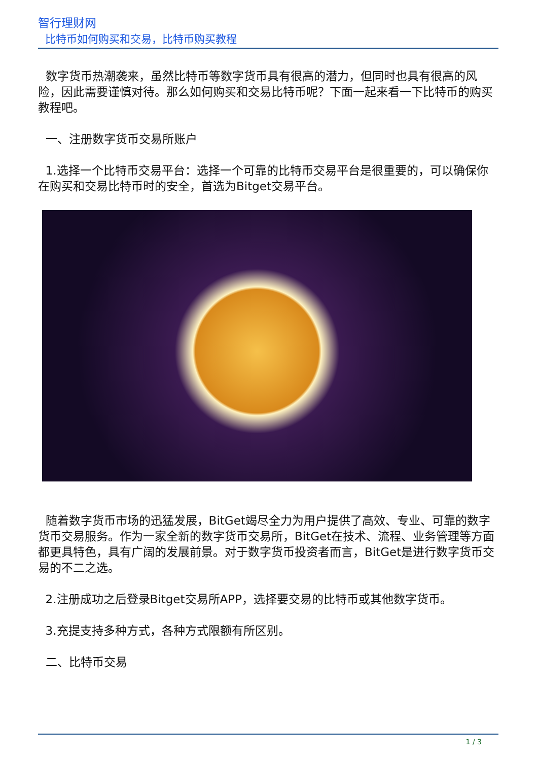智行理财网
比特币如何购买和交易，比特币购买教程
数字货币热潮袭来，虽然比特币等数字货币具有很高的潜力，但同时也具有很高的风险，因此需要谨慎对待。那么如何购买和交易比特币呢？下面一起来看一下比特币的购买教程吧。
一、注册数字货币交易所账户
1.选择一个比特币交易平台：选择一个可靠的比特币交易平台是很重要的，可以确保你在购买和交易比特币时的安全，首选为Bitget交易平台。
随着数字货币市场的迅猛发展，BitGet竭尽全力为用户提供了高效、专业、可靠的数字货币交易服务。作为一家全新的数字货币交易所，BitGet在技术、流程、业务管理等方面都更具特色，具有广阔的发展前景。对于数字货币投资者而言，BitGet是进行数字货币交易的不二之选。
2.注册成功之后登录Bitget交易所APP，选择要交易的比特币或其他数字货币。
3.充提支持多种方式，各种方式限额有所区别。
二、比特币交易
1 / 3